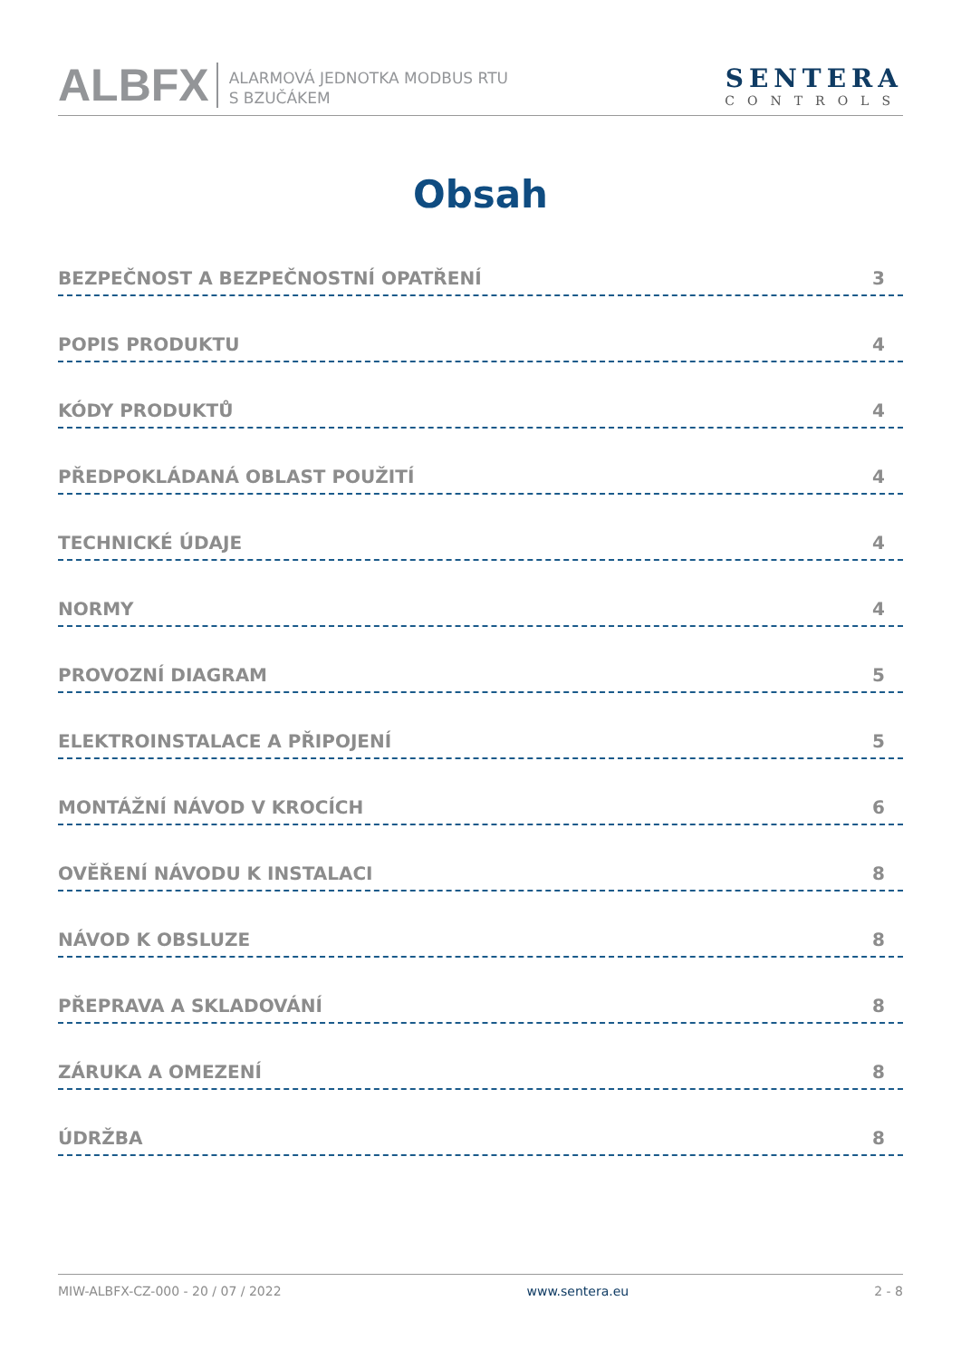ALBFX
ALARMOVÁ JEDNOTKA MODBUS RTU
S BZUČÁKEM
SENTERA
CONTROLS
Obsah
BEZPEČNOST A BEZPEČNOSTNÍ OPATŘENÍ 3
POPIS PRODUKTU 4
KÓDY PRODUKTŮ 4
PŘEDPOKLÁDANÁ OBLAST POUŽITÍ 4
TECHNICKÉ ÚDAJE 4
NORMY 4
PROVOZNÍ DIAGRAM 5
ELEKTROINSTALACE A PŘIPOJENÍ 5
MONTÁŽNÍ NÁVOD V KROCÍCH 6
OVĚŘENÍ NÁVODU K INSTALACI 8
NÁVOD K OBSLUZE 8
PŘEPRAVA A SKLADOVÁNÍ 8
ZÁRUKA A OMEZENÍ 8
ÚDRŽBA 8
MIW-ALBFX-CZ-000 - 20 / 07 / 2022 www.sentera.eu 2 - 8